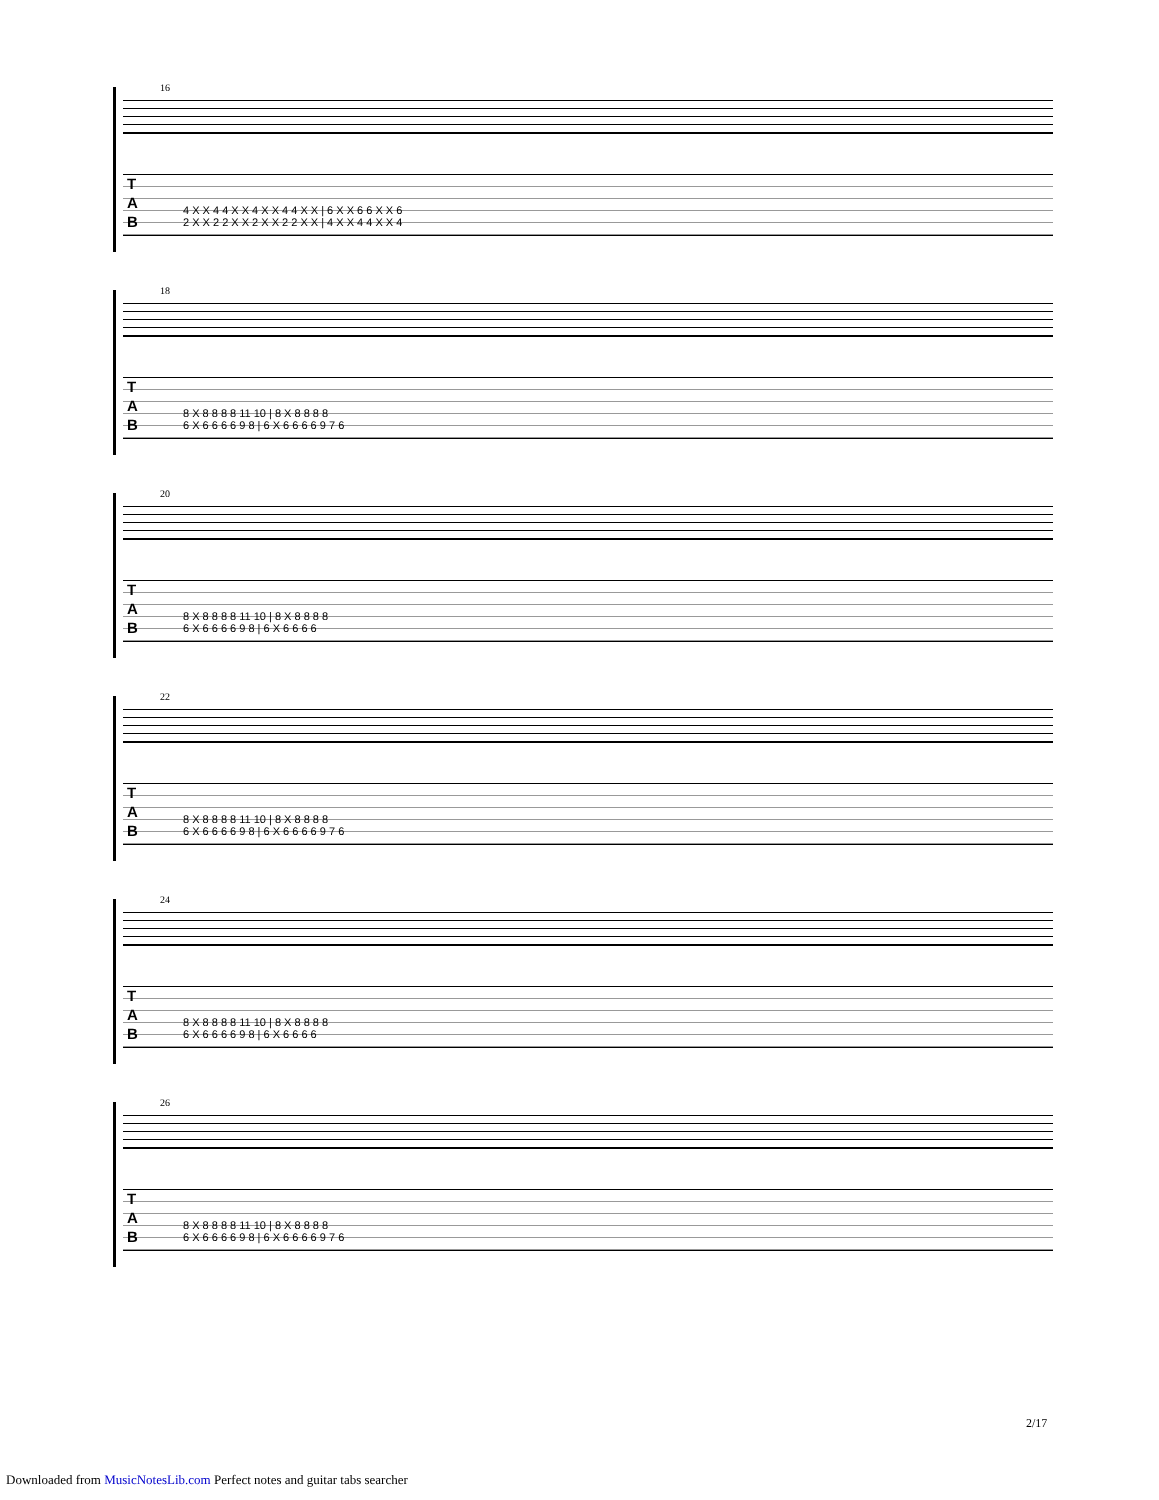16
T
A
B
4 X X 4 4 X X 4 X X 4 4 X X | 6 X X 6 6 X X 6 2 X X 2 2 X X 2 X X 2 2 X X | 4 X X 4 4 X X 4
18
T
A
B
8 X 8 8 8 8 11 10 | 8 X 8 8 8 8 6 X 6 6 6 6 9 8 | 6 X 6 6 6 6 9 7 6
20
T
A
B
8 X 8 8 8 8 11 10 | 8 X 8 8 8 8 6 X 6 6 6 6 9 8 | 6 X 6 6 6 6
22
T
A
B
8 X 8 8 8 8 11 10 | 8 X 8 8 8 8 6 X 6 6 6 6 9 8 | 6 X 6 6 6 6 9 7 6
24
T
A
B
8 X 8 8 8 8 11 10 | 8 X 8 8 8 8 6 X 6 6 6 6 9 8 | 6 X 6 6 6 6
26
T
A
B
8 X 8 8 8 8 11 10 | 8 X 8 8 8 8 6 X 6 6 6 6 9 8 | 6 X 6 6 6 6 9 7 6
2/17
Downloaded from MusicNotesLib.com Perfect notes and guitar tabs searcher